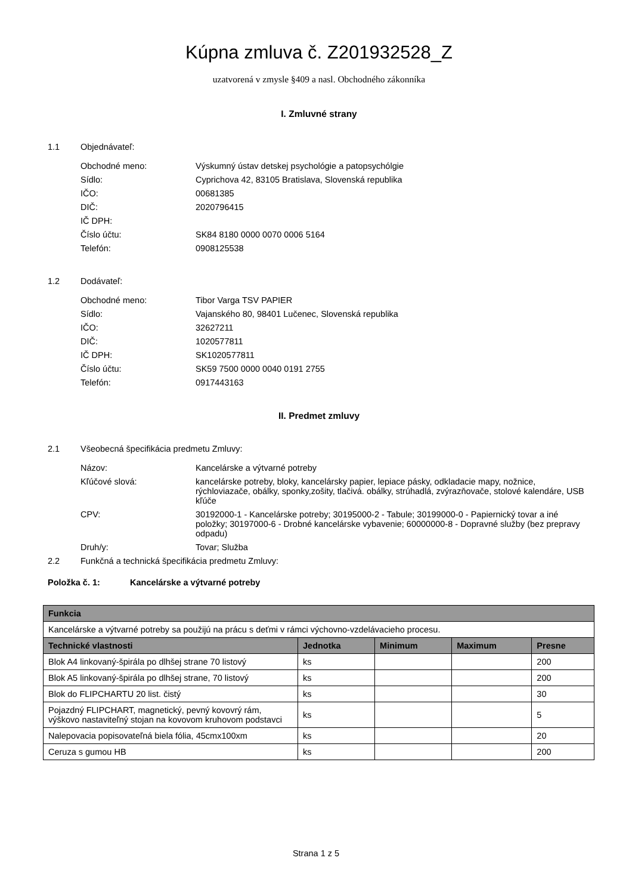Kúpna zmluva č. Z201932528_Z
uzatvorená v zmysle §409 a nasl. Obchodného zákonníka
I. Zmluvné strany
1.1 Objednávateľ:
Obchodné meno: Výskumný ústav detskej psychológie a patopsychólgie
Sídlo: Cyprichova 42, 83105 Bratislava, Slovenská republika
IČO: 00681385
DIČ: 2020796415
IČ DPH:
Číslo účtu: SK84 8180 0000 0070 0006 5164
Telefón: 0908125538
1.2 Dodávateľ:
Obchodné meno: Tibor Varga TSV PAPIER
Sídlo: Vajanského 80, 98401 Lučenec, Slovenská republika
IČO: 32627211
DIČ: 1020577811
IČ DPH: SK1020577811
Číslo účtu: SK59 7500 0000 0040 0191 2755
Telefón: 0917443163
II. Predmet zmluvy
2.1 Všeobecná špecifikácia predmetu Zmluvy:
Názov: Kancelárske a výtvarné potreby
Kľúčové slová: kancelárske potreby, bloky, kancelársky papier, lepiace pásky, odkladacie mapy, nožnice, rýchloviazače, obálky, sponky,zošity, tlačivá. obálky, strúhadlá, zvýrazňovače, stolové kalendáre, USB kľúče
CPV: 30192000-1 - Kancelárske potreby; 30195000-2 - Tabule; 30199000-0 - Papiernický tovar a iné položky; 30197000-6 - Drobné kancelárske vybavenie; 60000000-8 - Dopravné služby (bez prepravy odpadu)
Druh/y: Tovar; Služba
2.2 Funkčná a technická špecifikácia predmetu Zmluvy:
Položka č. 1: Kancelárske a výtvarné potreby
| Funkcia | | | | |
| --- | --- | --- | --- | --- |
| Kancelárske a výtvarné potreby sa použijú na prácu s deťmi v rámci výchovno-vzdelávacieho procesu. | | | | |
| Technické vlastnosti | Jednotka | Minimum | Maximum | Presne |
| Blok A4 linkovaný-špirála po dlhšej strane 70 listový | ks | | | 200 |
| Blok A5 linkovaný-špirála po dlhšej strane, 70 listový | ks | | | 200 |
| Blok do FLIPCHARTU 20 list. čistý | ks | | | 30 |
| Pojazdný FLIPCHART, magnetický, pevný kovovrý rám, výškovo nastaviteľný stojan na kovovom kruhovom podstavci | ks | | | 5 |
| Nalepovacia popisovateľná biela fólia, 45cmx100xm | ks | | | 20 |
| Ceruza s gumou HB | ks | | | 200 |
Strana 1 z 5